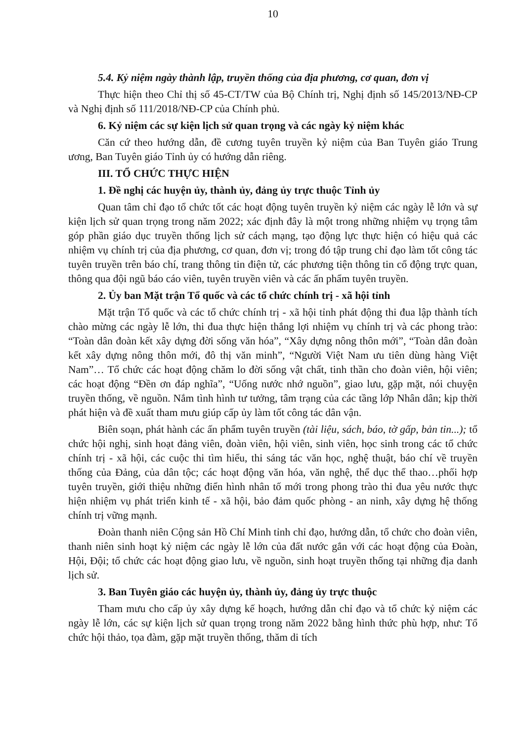10
5.4. Kỷ niệm ngày thành lập, truyền thống của địa phương, cơ quan, đơn vị
Thực hiện theo Chỉ thị số 45-CT/TW của Bộ Chính trị, Nghị định số 145/2013/NĐ-CP và Nghị định số 111/2018/NĐ-CP của Chính phủ.
6. Kỷ niệm các sự kiện lịch sử quan trọng và các ngày kỷ niệm khác
Căn cứ theo hướng dẫn, đề cương tuyên truyền kỷ niệm của Ban Tuyên giáo Trung ương, Ban Tuyên giáo Tỉnh ủy có hướng dẫn riêng.
III. TỔ CHỨC THỰC HIỆN
1. Đề nghị các huyện ủy, thành ủy, đảng ủy trực thuộc Tỉnh ủy
Quan tâm chỉ đạo tổ chức tốt các hoạt động tuyên truyền kỷ niệm các ngày lễ lớn và sự kiện lịch sử quan trọng trong năm 2022; xác định đây là một trong những nhiệm vụ trọng tâm góp phần giáo dục truyền thống lịch sử cách mạng, tạo động lực thực hiện có hiệu quả các nhiệm vụ chính trị của địa phương, cơ quan, đơn vị; trong đó tập trung chỉ đạo làm tốt công tác tuyên truyền trên báo chí, trang thông tin điện tử, các phương tiện thông tin cổ động trực quan, thông qua đội ngũ báo cáo viên, tuyên truyền viên và các ấn phẩm tuyên truyền.
2. Ủy ban Mặt trận Tổ quốc và các tổ chức chính trị - xã hội tỉnh
Mặt trận Tổ quốc và các tổ chức chính trị - xã hội tỉnh phát động thi đua lập thành tích chào mừng các ngày lễ lớn, thi đua thực hiện thắng lợi nhiệm vụ chính trị và các phong trào: “Toàn dân đoàn kết xây dựng đời sống văn hóa”, “Xây dựng nông thôn mới”, “Toàn dân đoàn kết xây dựng nông thôn mới, đô thị văn minh”, “Người Việt Nam ưu tiên dùng hàng Việt Nam”… Tổ chức các hoạt động chăm lo đời sống vật chất, tinh thần cho đoàn viên, hội viên; các hoạt động “Đền ơn đáp nghĩa”, “Uống nước nhớ nguồn”, giao lưu, gặp mặt, nói chuyện truyền thống, về nguồn. Nắm tình hình tư tưởng, tâm trạng của các tầng lớp Nhân dân; kịp thời phát hiện và đề xuất tham mưu giúp cấp ủy làm tốt công tác dân vận.
Biên soạn, phát hành các ấn phẩm tuyên truyền (tài liệu, sách, báo, tờ gấp, bản tin...); tổ chức hội nghị, sinh hoạt đảng viên, đoàn viên, hội viên, sinh viên, học sinh trong các tổ chức chính trị - xã hội, các cuộc thi tìm hiểu, thi sáng tác văn học, nghệ thuật, báo chí về truyền thống của Đảng, của dân tộc; các hoạt động văn hóa, văn nghệ, thể dục thể thao…phối hợp tuyên truyền, giới thiệu những điển hình nhân tố mới trong phong trào thi đua yêu nước thực hiện nhiệm vụ phát triển kinh tế - xã hội, bảo đảm quốc phòng - an ninh, xây dựng hệ thống chính trị vững mạnh.
Đoàn thanh niên Cộng sản Hồ Chí Minh tỉnh chỉ đạo, hướng dẫn, tổ chức cho đoàn viên, thanh niên sinh hoạt kỷ niệm các ngày lễ lớn của đất nước gắn với các hoạt động của Đoàn, Hội, Đội; tổ chức các hoạt động giao lưu, về nguồn, sinh hoạt truyền thống tại những địa danh lịch sử.
3. Ban Tuyên giáo các huyện ủy, thành ủy, đảng ủy trực thuộc
Tham mưu cho cấp ủy xây dựng kế hoạch, hướng dẫn chỉ đạo và tổ chức kỷ niệm các ngày lễ lớn, các sự kiện lịch sử quan trọng trong năm 2022 bằng hình thức phù hợp, như: Tổ chức hội thảo, tọa đàm, gặp mặt truyền thống, thăm di tích